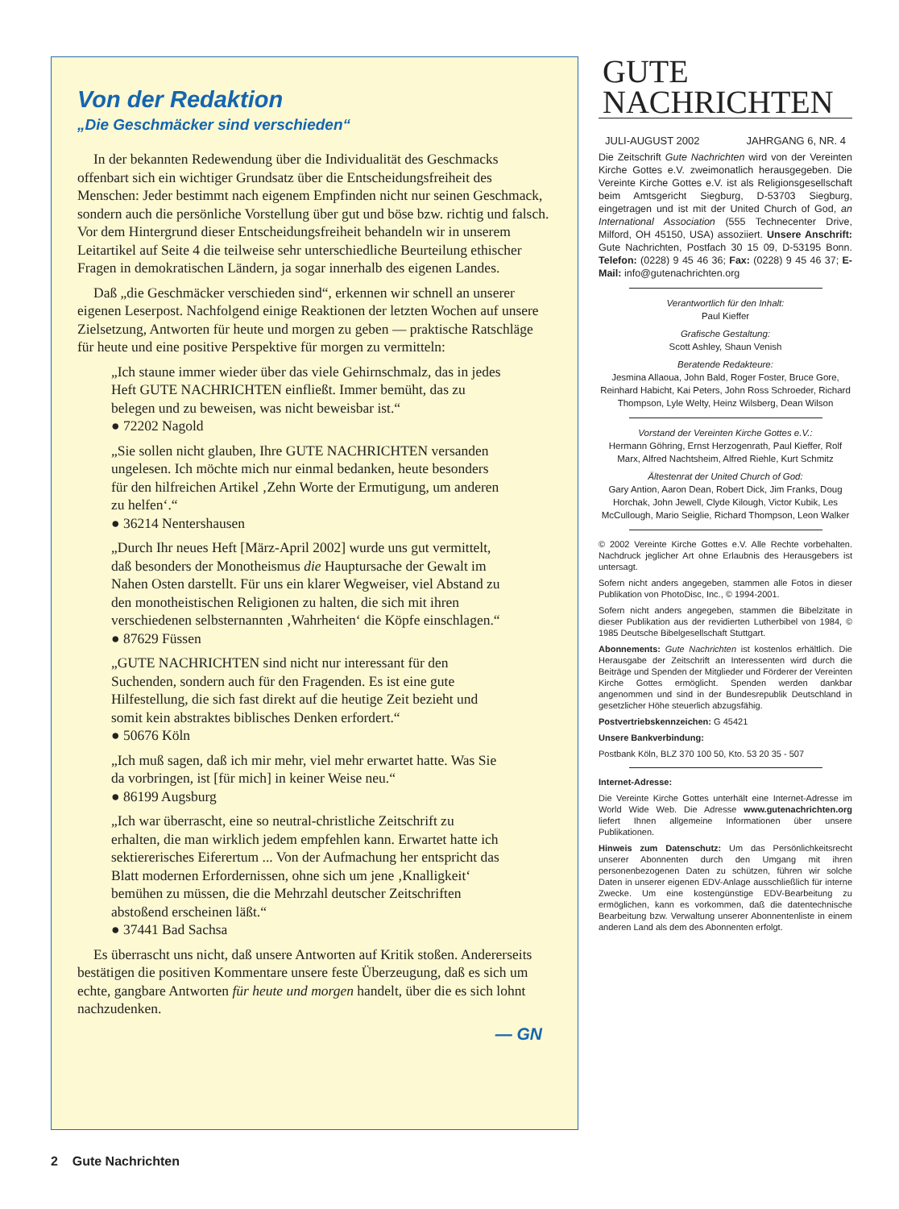Von der Redaktion
„Die Geschmäcker sind verschieden“
In der bekannten Redewendung über die Individualität des Geschmacks offenbart sich ein wichtiger Grundsatz über die Entscheidungsfreiheit des Menschen: Jeder bestimmt nach eigenem Empfinden nicht nur seinen Geschmack, sondern auch die persönliche Vorstellung über gut und böse bzw. richtig und falsch. Vor dem Hintergrund dieser Entscheidungsfreiheit behandeln wir in unserem Leitartikel auf Seite 4 die teilweise sehr unterschiedliche Beurteilung ethischer Fragen in demokratischen Ländern, ja sogar innerhalb des eigenen Landes.
Daß „die Geschmäcker verschieden sind“, erkennen wir schnell an unserer eigenen Leserpost. Nachfolgend einige Reaktionen der letzten Wochen auf unsere Zielsetzung, Antworten für heute und morgen zu geben — praktische Ratschläge für heute und eine positive Perspektive für morgen zu vermitteln:
„Ich staune immer wieder über das viele Gehirnschmalz, das in jedes Heft GUTE NACHRICHTEN einfließt. Immer bemüht, das zu belegen und zu beweisen, was nicht beweisbar ist.“
● 72202 Nagold
„Sie sollen nicht glauben, Ihre GUTE NACHRICHTEN versanden ungelesen. Ich möchte mich nur einmal bedanken, heute besonders für den hilfreichen Artikel ‚Zehn Worte der Ermutigung, um anderen zu helfen‘.“
● 36214 Nentershausen
„Durch Ihr neues Heft [März-April 2002] wurde uns gut vermittelt, daß besonders der Monotheismus die Hauptursache der Gewalt im Nahen Osten darstellt. Für uns ein klarer Wegweiser, viel Abstand zu den monotheistischen Religionen zu halten, die sich mit ihren verschiedenen selbsternannten ‚Wahrheiten‘ die Köpfe einschlagen.“
● 87629 Füssen
„GUTE NACHRICHTEN sind nicht nur interessant für den Suchenden, sondern auch für den Fragenden. Es ist eine gute Hilfestellung, die sich fast direkt auf die heutige Zeit bezieht und somit kein abstraktes biblisches Denken erfordert.“
● 50676 Köln
„Ich muß sagen, daß ich mir mehr, viel mehr erwartet hatte. Was Sie da vorbringen, ist [für mich] in keiner Weise neu.“
● 86199 Augsburg
„Ich war überrascht, eine so neutral-christliche Zeitschrift zu erhalten, die man wirklich jedem empfehlen kann. Erwartet hatte ich sektiererisches Eiferertum ... Von der Aufmachung her entspricht das Blatt modernen Erfordernissen, ohne sich um jene ‚Knalligkeit‘ bemühen zu müssen, die die Mehrzahl deutscher Zeitschriften abstoßend erscheinen läßt.“
● 37441 Bad Sachsa
Es überrascht uns nicht, daß unsere Antworten auf Kritik stoßen. Andererseits bestätigen die positiven Kommentare unsere feste Überzeugung, daß es sich um echte, gangbare Antworten für heute und morgen handelt, über die es sich lohnt nachzudenken.
— GN
GUTE
NACHRICHTEN
JULI-AUGUST 2002 JAHRGANG 6, NR. 4
Die Zeitschrift Gute Nachrichten wird von der Vereinten Kirche Gottes e.V. zweimonatlich herausgegeben. Die Vereinte Kirche Gottes e.V. ist als Religionsgesellschaft beim Amtsgericht Siegburg, D-53703 Siegburg, eingetragen und ist mit der United Church of God, an International Association (555 Technecenter Drive, Milford, OH 45150, USA) assoziiert. Unsere Anschrift: Gute Nachrichten, Postfach 30 15 09, D-53195 Bonn. Telefon: (0228) 9 45 46 36; Fax: (0228) 9 45 46 37; E-Mail: info@gutenachrichten.org
Verantwortlich für den Inhalt:
Paul Kieffer
Grafische Gestaltung:
Scott Ashley, Shaun Venish
Beratende Redakteure:
Jesmina Allaoua, John Bald, Roger Foster, Bruce Gore, Reinhard Habicht, Kai Peters, John Ross Schroeder, Richard Thompson, Lyle Welty, Heinz Wilsberg, Dean Wilson
Vorstand der Vereinten Kirche Gottes e.V.:
Hermann Göhring, Ernst Herzogenrath, Paul Kieffer, Rolf Marx, Alfred Nachtsheim, Alfred Riehle, Kurt Schmitz
Ältestenrat der United Church of God:
Gary Antion, Aaron Dean, Robert Dick, Jim Franks, Doug Horchak, John Jewell, Clyde Kilough, Victor Kubik, Les McCullough, Mario Seiglie, Richard Thompson, Leon Walker
© 2002 Vereinte Kirche Gottes e.V. Alle Rechte vorbehalten. Nachdruck jeglicher Art ohne Erlaubnis des Herausgebers ist untersagt.
Sofern nicht anders angegeben, stammen alle Fotos in dieser Publikation von PhotoDisc, Inc., © 1994-2001.
Sofern nicht anders angegeben, stammen die Bibelzitate in dieser Publikation aus der revidierten Lutherbibel von 1984, © 1985 Deutsche Bibelgesellschaft Stuttgart.
Abonnements: Gute Nachrichten ist kostenlos erhältlich. Die Herausgabe der Zeitschrift an Interessenten wird durch die Beiträge und Spenden der Mitglieder und Förderer der Vereinten Kirche Gottes ermöglicht. Spenden werden dankbar angenommen und sind in der Bundesrepublik Deutschland in gesetzlicher Höhe steuerlich abzugsfähig.
Postvertriebskennzeichen: G 45421
Unsere Bankverbindung:
Postbank Köln, BLZ 370 100 50, Kto. 53 20 35 - 507
Internet-Adresse:
Die Vereinte Kirche Gottes unterhält eine Internet-Adresse im World Wide Web. Die Adresse www.gutenachrichten.org liefert Ihnen allgemeine Informationen über unsere Publikationen.
Hinweis zum Datenschutz: Um das Persönlichkeitsrecht unserer Abonnenten durch den Umgang mit ihren personenbezogenen Daten zu schützen, führen wir solche Daten in unserer eigenen EDV-Anlage ausschließlich für interne Zwecke. Um eine kostengünstige EDV-Bearbeitung zu ermöglichen, kann es vorkommen, daß die datentechnische Bearbeitung bzw. Verwaltung unserer Abonnentenliste in einem anderen Land als dem des Abonnenten erfolgt.
2 Gute Nachrichten